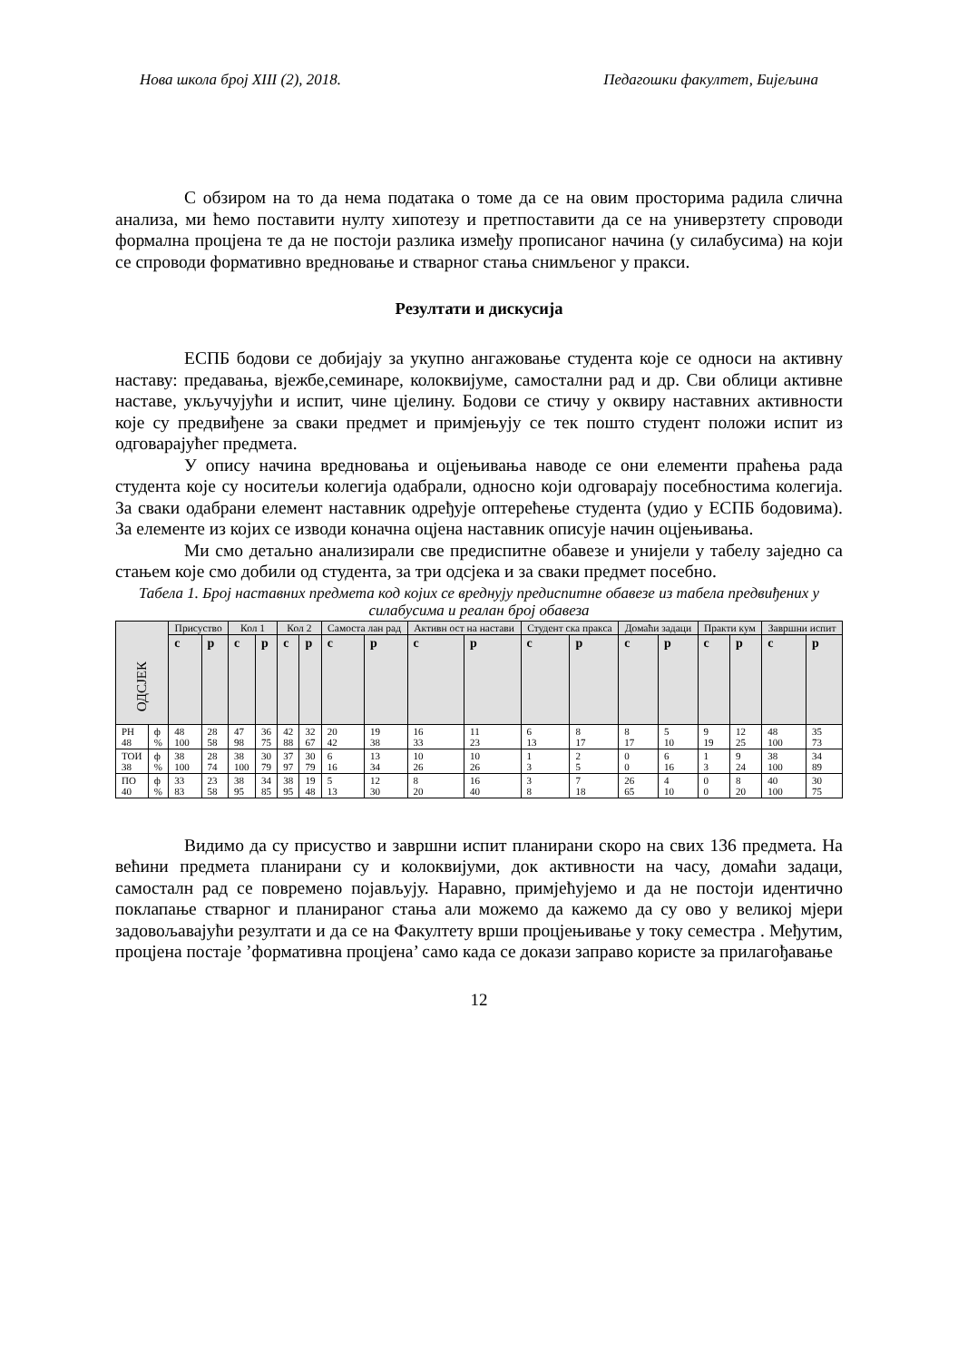Нова школа број XIII (2), 2018. Педагошки факултет, Бијељина
С обзиром на то да нема података о томе да се на овим просторима радила слична анализа, ми ћемо поставити нулту хипотезу и претпоставити да се на универзтету спроводи формална процјена те да не постоји разлика између прописаног начина (у силабусима) на који се спроводи формативно вредновање и стварног стања снимљеног у пракси.
Резултати и дискусија
ЕСПБ бодови се добијају за укупно ангажовање студента које се односи на активну наставу: предавања, вјежбе,семинаре, колоквијуме, самостални рад и др. Сви облици активне наставе, укључујући и испит, чине цјелину. Бодови се стичу у оквиру наставних активности које су предвиђене за сваки предмет и примјењују се тек пошто студент положи испит из одговарајућег предмета.
У опису начина вредновања и оцјењивања наводе се они елементи праћења рада студента које су носитељи колегија одабрали, односно који одговарају посебностима колегија. За сваки одабрани елемент наставник одређује оптерећење студента (удио у ЕСПБ бодовима). За елементе из којих се изводи коначна оцјена наставник описује начин оцјењивања.
Ми смо детаљно анализирали све предиспитне обавезе и унијели у табелу заједно са стањем које смо добили од студента, за три одсјека и за сваки предмет посебно.
Табела 1. Број наставних предмета код којих се вреднују предиспитне обавезе из табела предвиђених у силабусима и реалан број обавеза
| ОДСЈЕК | | Присуство | | Кол 1 | | Кол 2 | | Самоста лан рад | | Активн ост на настави | | Студент ска пракса | | Домаћи задаци | | Практи кум | | Завршни испит | |
| | | с | р | с | р | с | р | с | р | с | р | с | р | с | р | с | р | с | р |
| РН 48 | ф % | 48 100 | 28 58 | 47 98 | 36 75 | 42 88 | 32 67 | 20 42 | 19 38 | 16 33 | 11 23 | 6 13 | 8 17 | 8 17 | 5 10 | 9 19 | 12 25 | 48 100 | 35 73 |
| ТОИ 38 | ф % | 38 100 | 28 74 | 38 100 | 30 79 | 37 97 | 30 79 | 6 16 | 13 34 | 10 26 | 10 26 | 1 3 | 2 5 | 0 0 | 6 16 | 1 3 | 9 24 | 38 100 | 34 89 |
| ПО 40 | ф % | 33 83 | 23 58 | 38 95 | 34 85 | 38 95 | 19 48 | 5 13 | 12 30 | 8 20 | 16 40 | 3 8 | 7 18 | 26 65 | 4 10 | 0 0 | 8 20 | 40 100 | 30 75 |
Видимо да су присуство и завршни испит планирани скоро на свих 136 предмета. На већини предмета планирани су и колоквијуми, док активности на часу, домаћи задаци, самостaлн рад се повремено појављују. Наравно, примјећујемо и да не постоји идентично поклапање стварног и планираног стања али можемо да кажемо да су ово у великој мјери задовољавајући резултати и да се на Факултету врши процјењивање у току семестра . Међутим, процјена постаје ’формативна процјена’ само када се докази заправо користе за прилагођавање
12